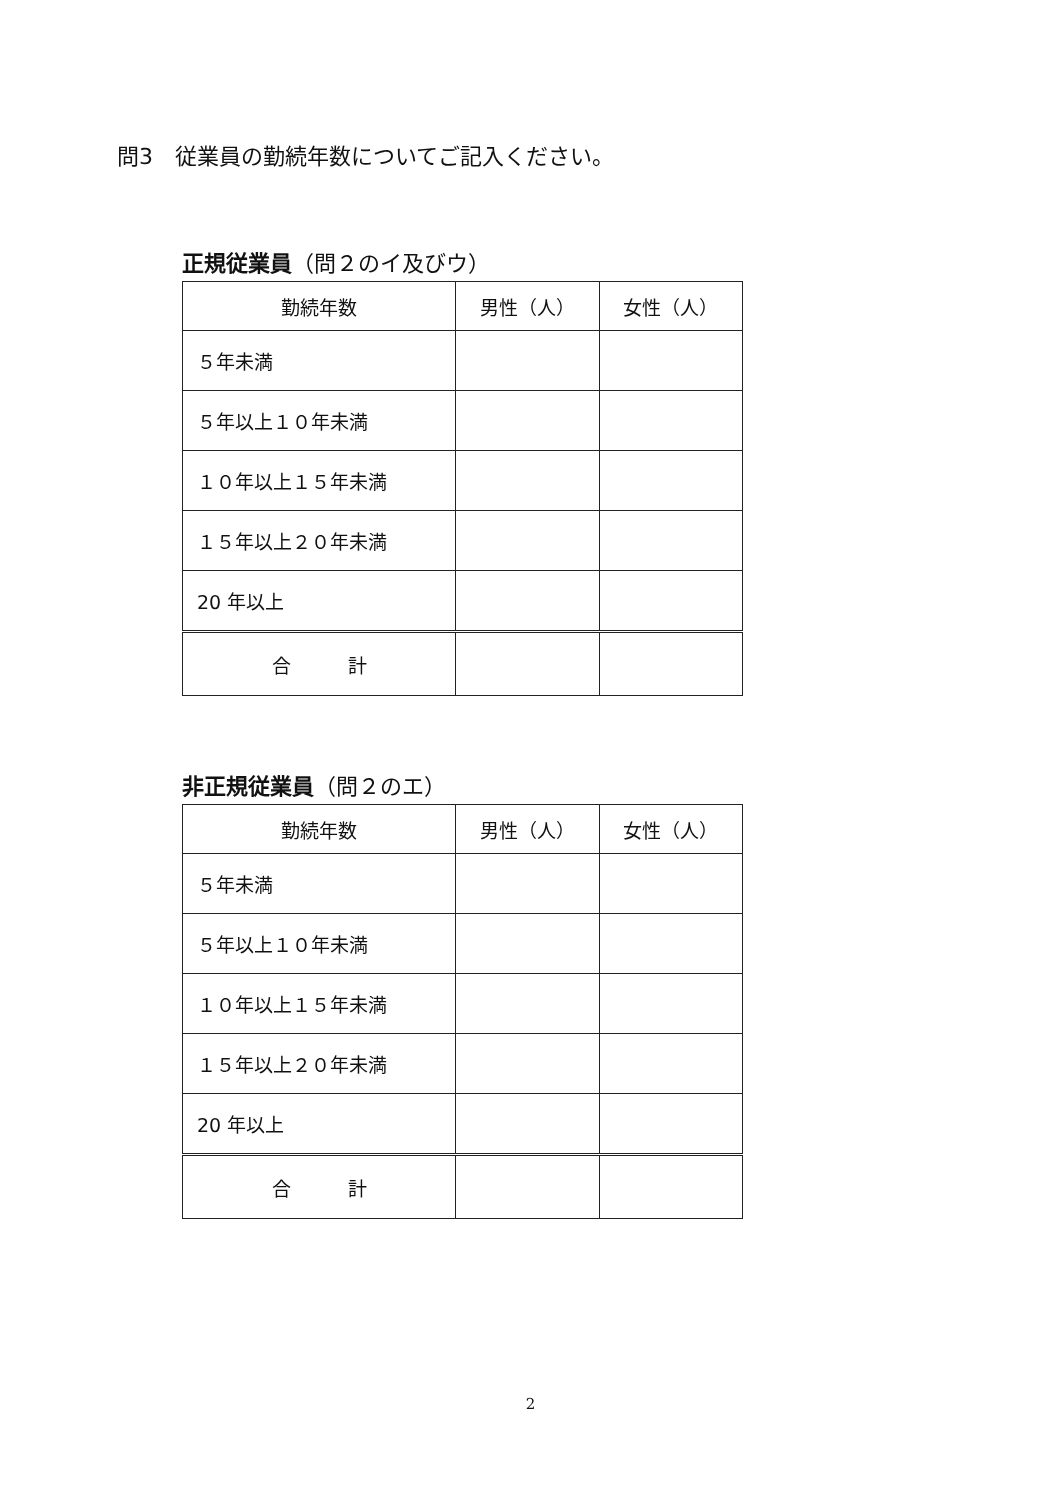問3　従業員の勤続年数についてご記入ください。
正規従業員（問２のイ及びウ）
| 勤続年数 | 男性（人） | 女性（人） |
| --- | --- | --- |
| ５年未満 | | |
| ５年以上１０年未満 | | |
| １０年以上１５年未満 | | |
| １５年以上２０年未満 | | |
| 20 年以上 | | |
| 合 計 | | |
非正規従業員（問２のエ）
| 勤続年数 | 男性（人） | 女性（人） |
| --- | --- | --- |
| ５年未満 | | |
| ５年以上１０年未満 | | |
| １０年以上１５年未満 | | |
| １５年以上２０年未満 | | |
| 20 年以上 | | |
| 合 計 | | |
2